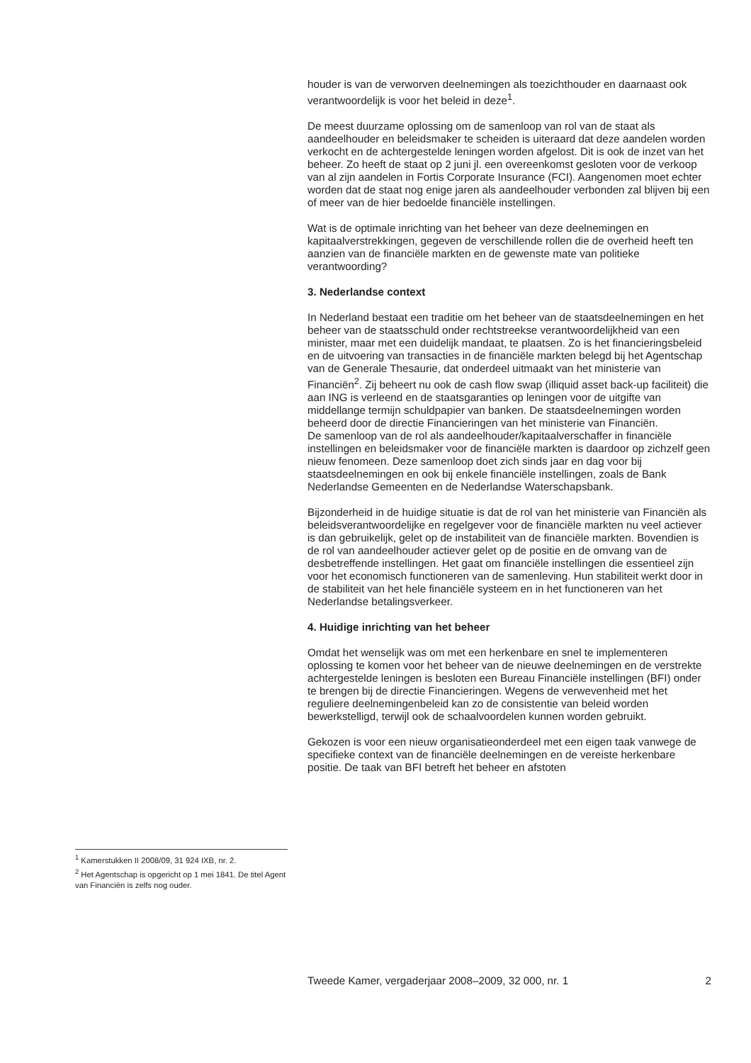<sup>1</sup> Kamerstukken II 2008/09, 31 924 IXB, nr. 2.
<sup>2</sup> Het Agentschap is opgericht op 1 mei 1841. De titel Agent van Financiën is zelfs nog ouder.
houder is van de verworven deelnemingen als toezichthouder en daarnaast ook verantwoordelijk is voor het beleid in deze<sup>1</sup>.
De meest duurzame oplossing om de samenloop van rol van de staat als aandeelhouder en beleidsmaker te scheiden is uiteraard dat deze aandelen worden verkocht en de achtergestelde leningen worden afgelost. Dit is ook de inzet van het beheer. Zo heeft de staat op 2 juni jl. een overeenkomst gesloten voor de verkoop van al zijn aandelen in Fortis Corporate Insurance (FCI). Aangenomen moet echter worden dat de staat nog enige jaren als aandeelhouder verbonden zal blijven bij een of meer van de hier bedoelde financiële instellingen.
Wat is de optimale inrichting van het beheer van deze deelnemingen en kapitaalverstrekkingen, gegeven de verschillende rollen die de overheid heeft ten aanzien van de financiële markten en de gewenste mate van politieke verantwoording?
3. Nederlandse context
In Nederland bestaat een traditie om het beheer van de staatsdeelnemingen en het beheer van de staatsschuld onder rechtstreekse verantwoordelijkheid van een minister, maar met een duidelijk mandaat, te plaatsen. Zo is het financieringsbeleid en de uitvoering van transacties in de financiële markten belegd bij het Agentschap van de Generale Thesaurie, dat onderdeel uitmaakt van het ministerie van Financiën<sup>2</sup>. Zij beheert nu ook de cash flow swap (illiquid asset back-up faciliteit) die aan ING is verleend en de staatsgaranties op leningen voor de uitgifte van middellange termijn schuldpapier van banken. De staatsdeelnemingen worden beheerd door de directie Financieringen van het ministerie van Financiën.
De samenloop van de rol als aandeelhouder/kapitaalverschaffer in financiële instellingen en beleidsmaker voor de financiële markten is daardoor op zichzelf geen nieuw fenomeen. Deze samenloop doet zich sinds jaar en dag voor bij staatsdeelnemingen en ook bij enkele financiële instellingen, zoals de Bank Nederlandse Gemeenten en de Nederlandse Waterschapsbank.
Bijzonderheid in de huidige situatie is dat de rol van het ministerie van Financiën als beleidsverantwoordelijke en regelgever voor de financiële markten nu veel actiever is dan gebruikelijk, gelet op de instabiliteit van de financiële markten. Bovendien is de rol van aandeelhouder actiever gelet op de positie en de omvang van de desbetreffende instellingen. Het gaat om financiële instellingen die essentieel zijn voor het economisch functioneren van de samenleving. Hun stabiliteit werkt door in de stabiliteit van het hele financiële systeem en in het functioneren van het Nederlandse betalingsverkeer.
4. Huidige inrichting van het beheer
Omdat het wenselijk was om met een herkenbare en snel te implementeren oplossing te komen voor het beheer van de nieuwe deelnemingen en de verstrekte achtergestelde leningen is besloten een Bureau Financiële instellingen (BFI) onder te brengen bij de directie Financieringen. Wegens de verwevenheid met het reguliere deelnemingenbeleid kan zo de consistentie van beleid worden bewerkstelligd, terwijl ook de schaalvoordelen kunnen worden gebruikt.
Gekozen is voor een nieuw organisatieonderdeel met een eigen taak vanwege de specifieke context van de financiële deelnemingen en de vereiste herkenbare positie. De taak van BFI betreft het beheer en afstoten
Tweede Kamer, vergaderjaar 2008–2009, 32 000, nr. 1 2